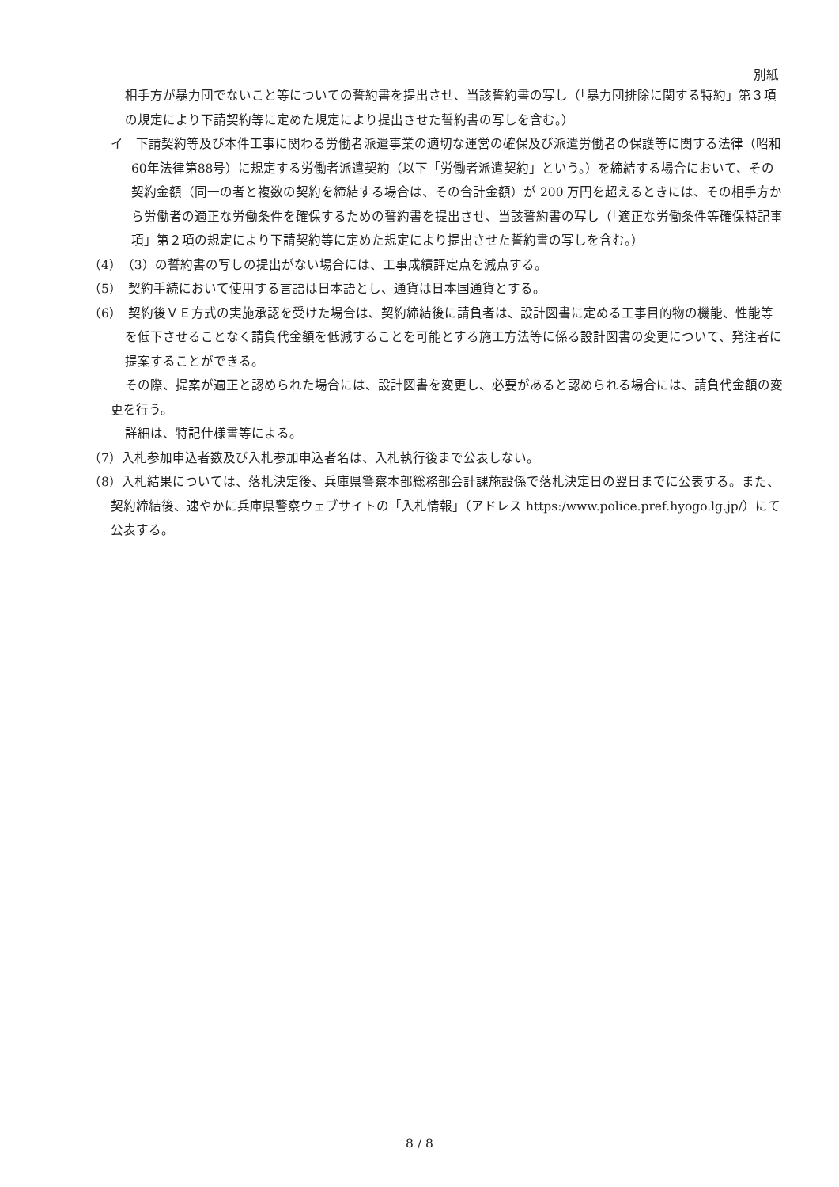別紙
相手方が暴力団でないこと等についての誓約書を提出させ、当該誓約書の写し（「暴力団排除に関する特約」第３項の規定により下請契約等に定めた規定により提出させた誓約書の写しを含む。）
イ　下請契約等及び本件工事に関わる労働者派遣事業の適切な運営の確保及び派遣労働者の保護等に関する法律（昭和60年法律第88号）に規定する労働者派遣契約（以下「労働者派遣契約」という。）を締結する場合において、その契約金額（同一の者と複数の契約を締結する場合は、その合計金額）が 200 万円を超えるときには、その相手方から労働者の適正な労働条件を確保するための誓約書を提出させ、当該誓約書の写し（「適正な労働条件等確保特記事項」第２項の規定により下請契約等に定めた規定により提出させた誓約書の写しを含む。）
（4）　（3）の誓約書の写しの提出がない場合には、工事成績評定点を減点する。
（5）　契約手続において使用する言語は日本語とし、通貨は日本国通貨とする。
（6）　契約後ＶＥ方式の実施承認を受けた場合は、契約締結後に請負者は、設計図書に定める工事目的物の機能、性能等を低下させることなく請負代金額を低減することを可能とする施工方法等に係る設計図書の変更について、発注者に提案することができる。
その際、提案が適正と認められた場合には、設計図書を変更し、必要があると認められる場合には、請負代金額の変更を行う。
詳細は、特記仕様書等による。
（7）入札参加申込者数及び入札参加申込者名は、入札執行後まで公表しない。
（8）入札結果については、落札決定後、兵庫県警察本部総務部会計課施設係で落札決定日の翌日までに公表する。また、契約締結後、速やかに兵庫県警察ウェブサイトの「入札情報」（アドレス https:/www.police.pref.hyogo.lg.jp/）にて公表する。
8 / 8